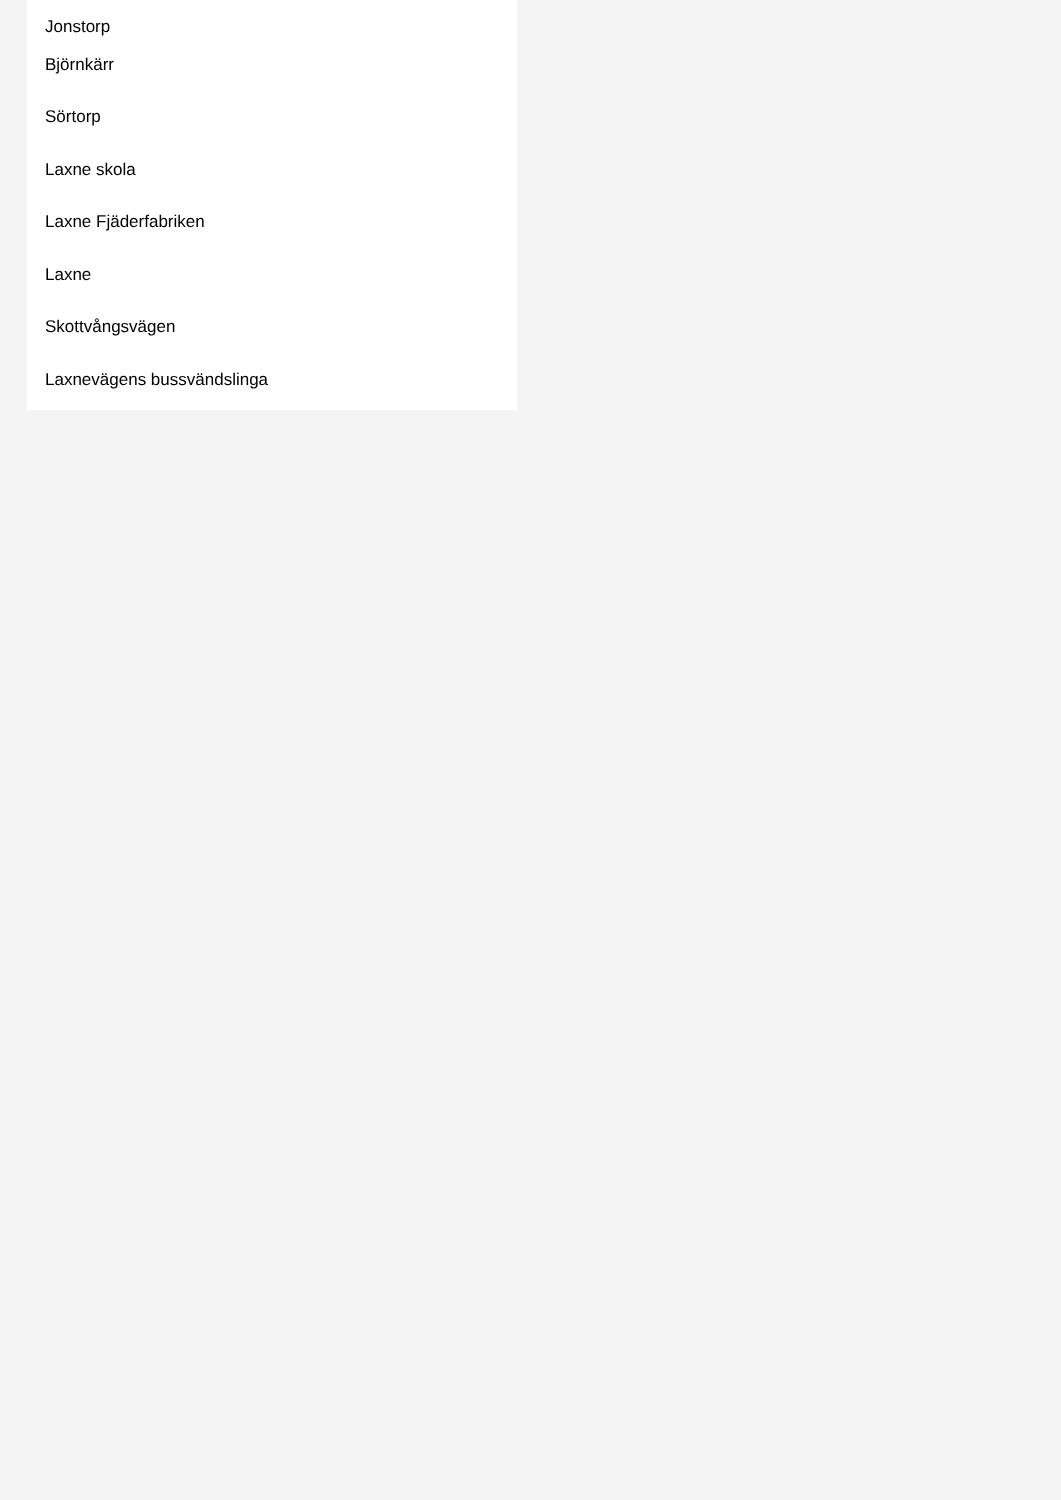Jonstorp
Björnkärr
Sörtorp
Laxne skola
Laxne Fjäderfabriken
Laxne
Skottvångsvägen
Laxnevägens bussvändslinga